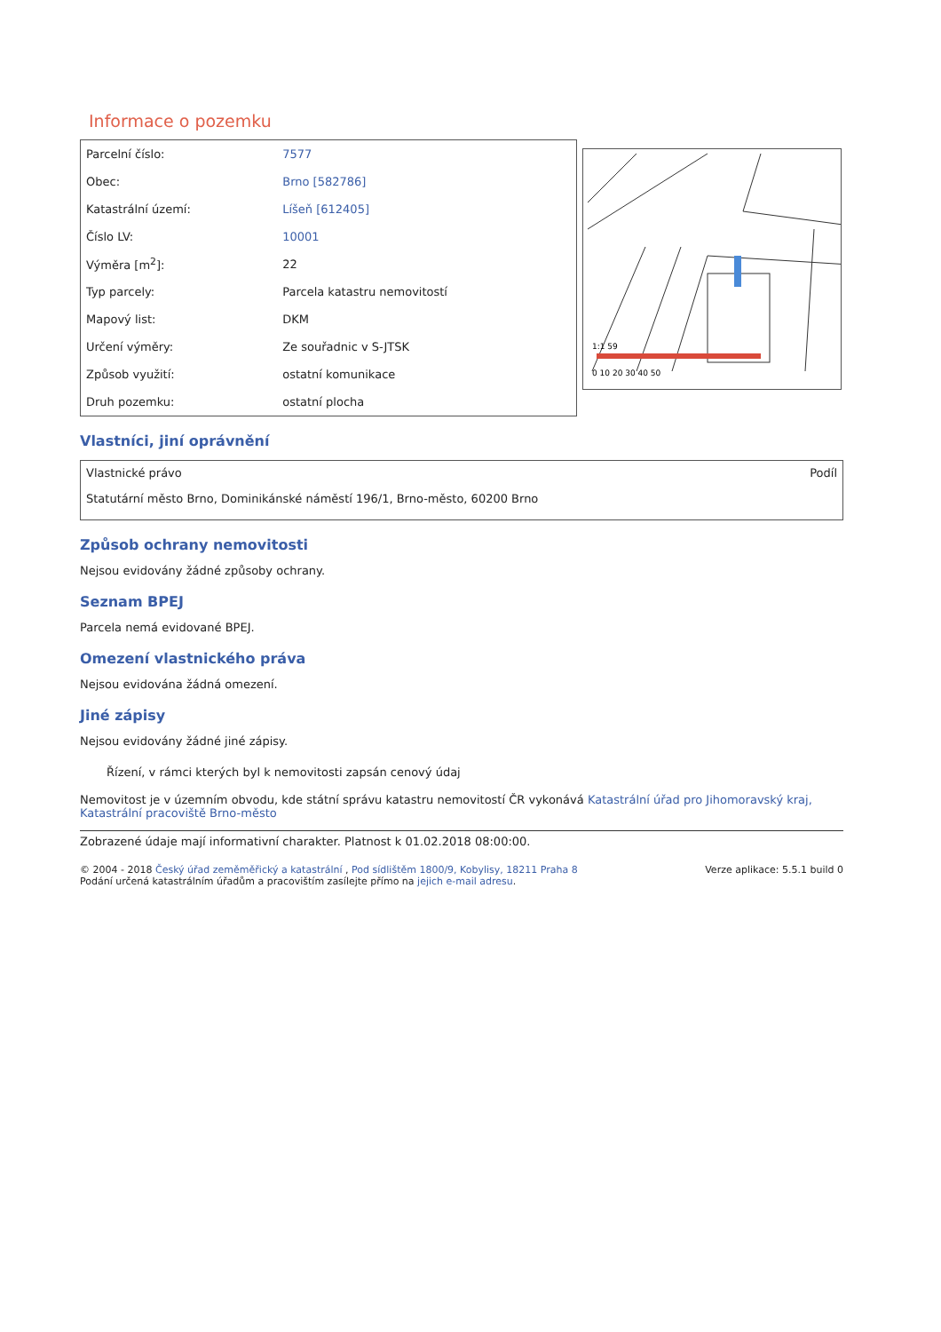Informace o pozemku
| Parcelní číslo: | 7577 |
| Obec: | Brno [582786] |
| Katastrální území: | Líšeň [612405] |
| Číslo LV: | 10001 |
| Výměra [m<sup>2</sup>]: | 22 |
| Typ parcely: | Parcela katastru nemovitostí |
| Mapový list: | DKM |
| Určení výměry: | Ze souřadnic v S-JTSK |
| Způsob využití: | ostatní komunikace |
| Druh pozemku: | ostatní plocha |
1:1 59
0 10 20 30 40 50
Vlastníci, jiní oprávnění
Vlastnické právo Podíl
Statutární město Brno, Dominikánské náměstí 196/1, Brno-město, 60200 Brno
Způsob ochrany nemovitosti
Nejsou evidovány žádné způsoby ochrany.
Seznam BPEJ
Parcela nemá evidované BPEJ.
Omezení vlastnického práva
Nejsou evidována žádná omezení.
Jiné zápisy
Nejsou evidovány žádné jiné zápisy.
Řízení, v rámci kterých byl k nemovitosti zapsán cenový údaj
Nemovitost je v územním obvodu, kde státní správu katastru nemovitostí ČR vykonává Katastrální úřad pro Jihomoravský kraj, Katastrální pracoviště Brno-město
Zobrazené údaje mají informativní charakter. Platnost k 01.02.2018 08:00:00.
© 2004 - 2018 Český úřad zeměměřický a katastrální , Pod sídlištěm 1800/9, Kobylisy, 18211 Praha 8
Podání určená katastrálním úřadům a pracovištím zasílejte přímo na jejich e-mail adresu.
Verze aplikace: 5.5.1 build 0